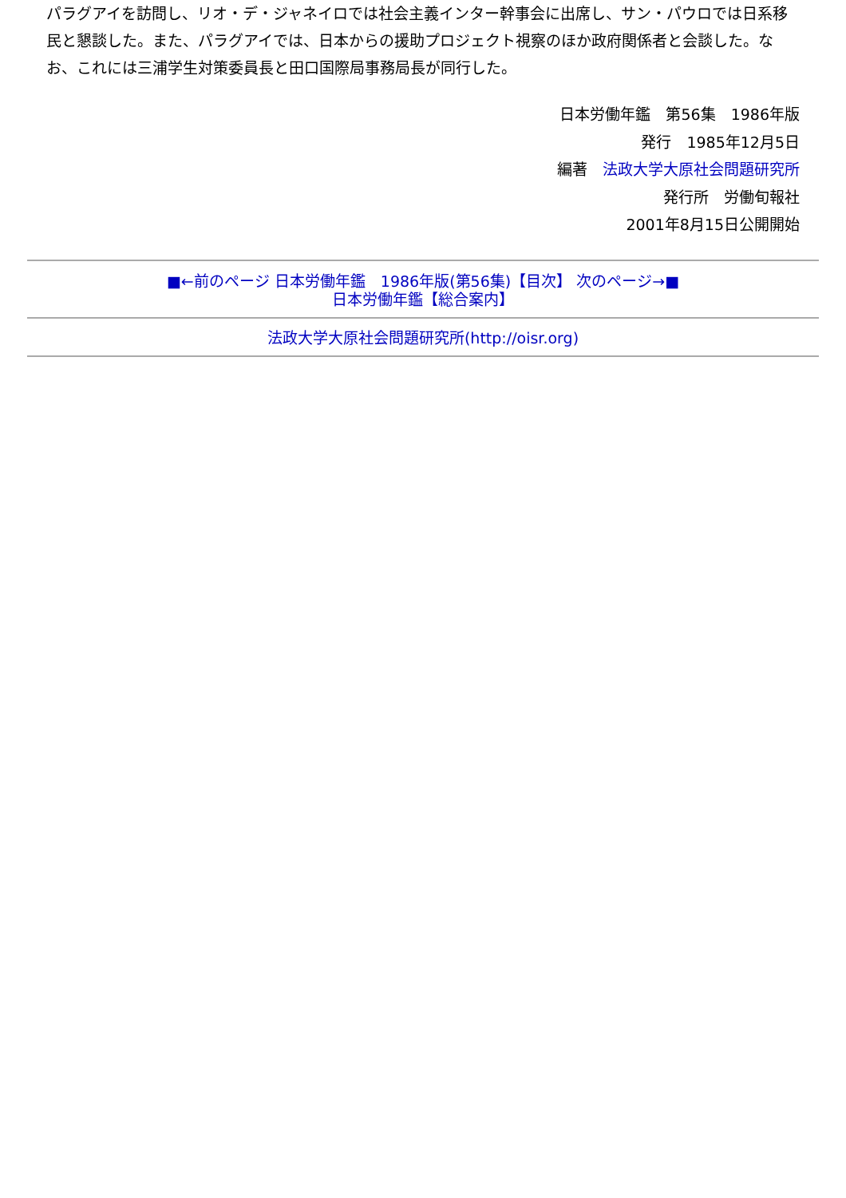パラグアイを訪問し、リオ・デ・ジャネイロでは社会主義インター幹事会に出席し、サン・パウロでは日系移民と懇談した。また、パラグアイでは、日本からの援助プロジェクト視察のほか政府関係者と会談した。なお、これには三浦学生対策委員長と田口国際局事務局長が同行した。
日本労働年鑑　第56集　1986年版
発行　1985年12月5日
編著　法政大学大原社会問題研究所
発行所　労働旬報社
2001年8月15日公開開始
■←前のページ 日本労働年鑑　1986年版(第56集)【目次】 次のページ→■
日本労働年鑑【総合案内】
法政大学大原社会問題研究所(http://oisr.org)